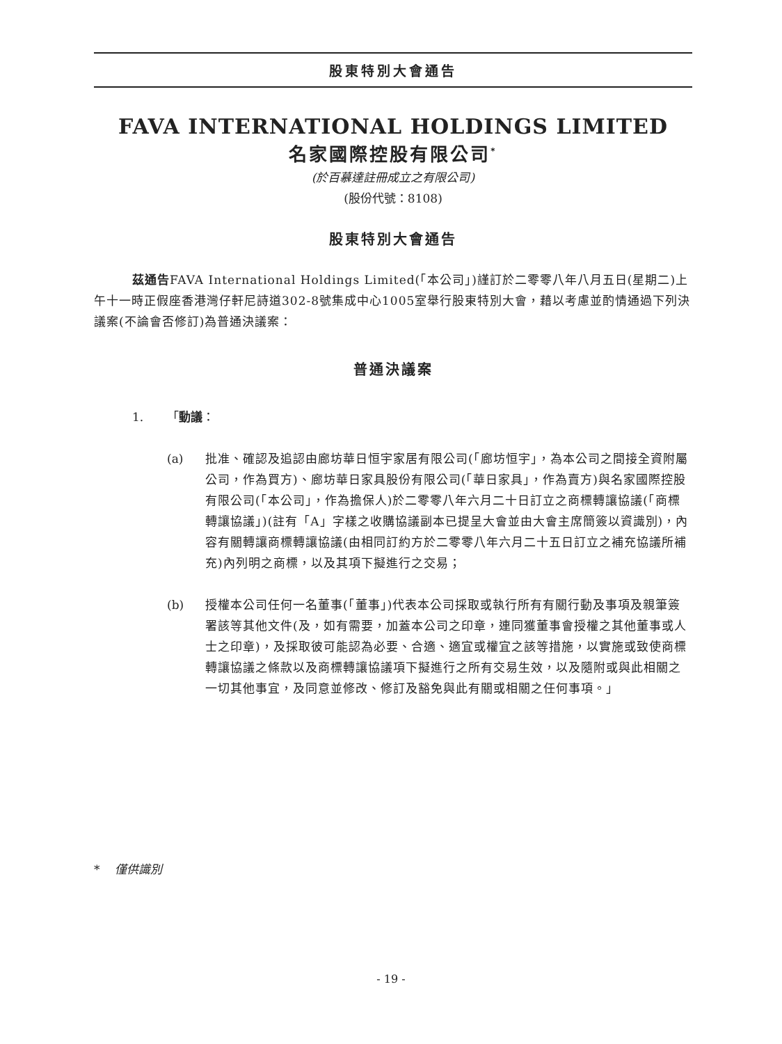股東特別大會通告
FAVA INTERNATIONAL HOLDINGS LIMITED
名家國際控股有限公司<sup>*</sup>
(於百慕達註冊成立之有限公司)
(股份代號：8108)
股東特別大會通告
茲通告FAVA International Holdings Limited(「本公司」)謹訂於二零零八年八月五日(星期二)上午十一時正假座香港灣仔軒尼詩道302-8號集成中心1005室舉行股東特別大會，藉以考慮並酌情通過下列決議案(不論會否修訂)為普通決議案：
普通決議案
1. 「動議：
(a)
批准、確認及追認由廊坊華日恒宇家居有限公司(「廊坊恒宇」，為本公司之間接全資附屬公司，作為買方)、廊坊華日家具股份有限公司(「華日家具」，作為賣方)與名家國際控股有限公司(「本公司」，作為擔保人)於二零零八年六月二十日訂立之商標轉讓協議(「商標轉讓協議」)(註有「A」字樣之收購協議副本已提呈大會並由大會主席簡簽以資識別)，內容有關轉讓商標轉讓協議(由相同訂約方於二零零八年六月二十五日訂立之補充協議所補充)內列明之商標，以及其項下擬進行之交易；
(b)
授權本公司任何一名董事(「董事」)代表本公司採取或執行所有有關行動及事項及親筆簽署該等其他文件(及，如有需要，加蓋本公司之印章，連同獲董事會授權之其他董事或人士之印章)，及採取彼可能認為必要、合適、適宜或權宜之該等措施，以實施或致使商標轉讓協議之條款以及商標轉讓協議項下擬進行之所有交易生效，以及隨附或與此相關之一切其他事宜，及同意並修改、修訂及豁免與此有關或相關之任何事項。」
* 僅供識別
- 19 -